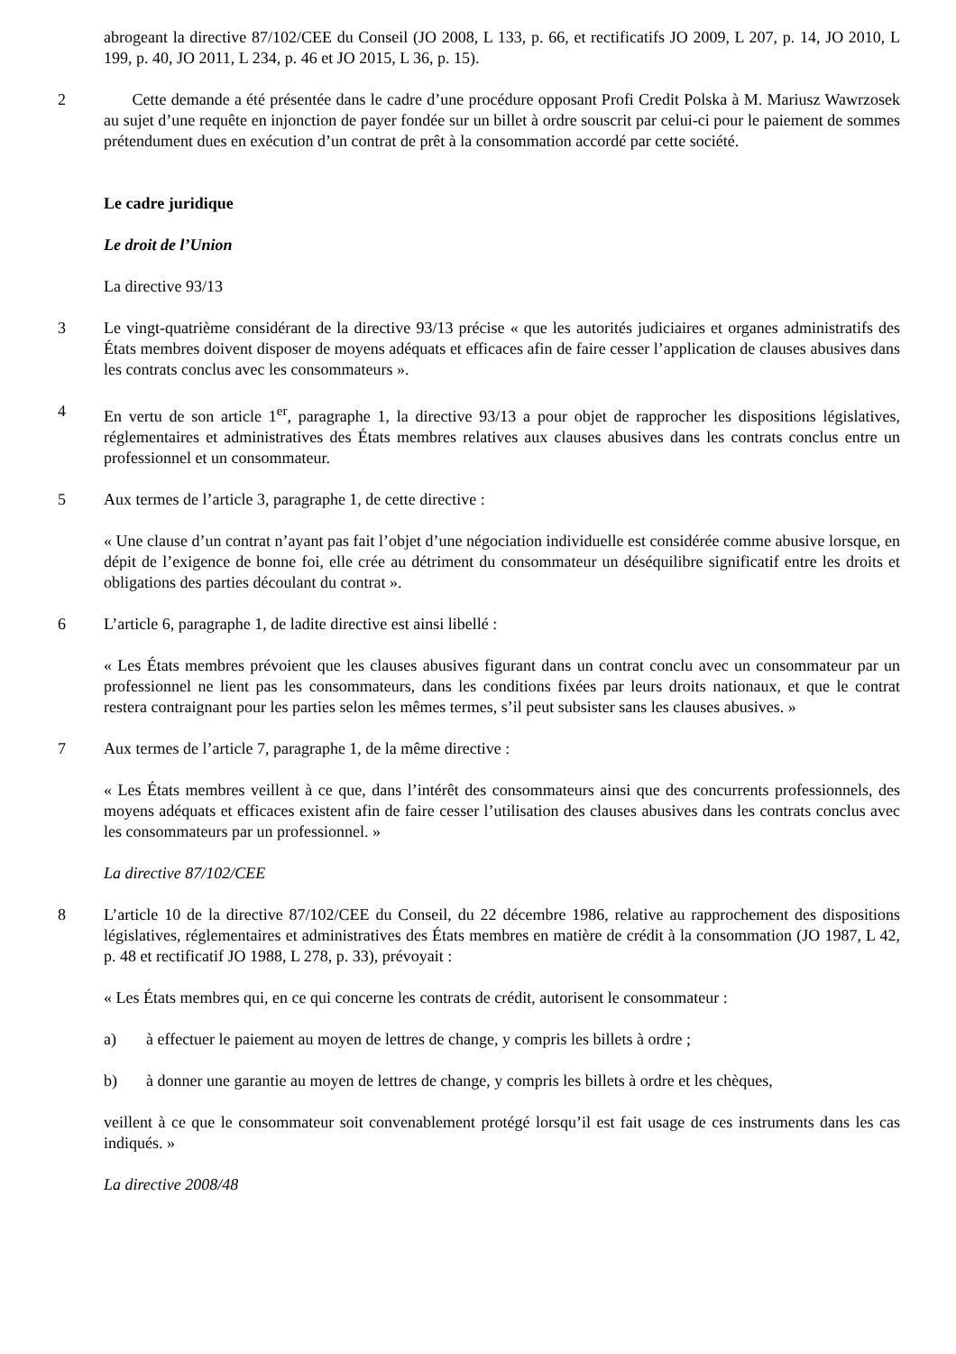abrogeant la directive 87/102/CEE du Conseil (JO 2008, L 133, p. 66, et rectificatifs JO 2009, L 207, p. 14, JO 2010, L 199, p. 40, JO 2011, L 234, p. 46 et JO 2015, L 36, p. 15).
2 Cette demande a été présentée dans le cadre d’une procédure opposant Profi Credit Polska à M. Mariusz Wawrzosek au sujet d’une requête en injonction de payer fondée sur un billet à ordre souscrit par celui-ci pour le paiement de sommes prétendument dues en exécution d’un contrat de prêt à la consommation accordé par cette société.
Le cadre juridique
Le droit de l’Union
La directive 93/13
3 Le vingt-quatrième considérant de la directive 93/13 précise « que les autorités judiciaires et organes administratifs des États membres doivent disposer de moyens adéquats et efficaces afin de faire cesser l’application de clauses abusives dans les contrats conclus avec les consommateurs ».
4 En vertu de son article 1<sup>er</sup>, paragraphe 1, la directive 93/13 a pour objet de rapprocher les dispositions législatives, réglementaires et administratives des États membres relatives aux clauses abusives dans les contrats conclus entre un professionnel et un consommateur.
5 Aux termes de l’article 3, paragraphe 1, de cette directive :
« Une clause d’un contrat n’ayant pas fait l’objet d’une négociation individuelle est considérée comme abusive lorsque, en dépit de l’exigence de bonne foi, elle crée au détriment du consommateur un déséquilibre significatif entre les droits et obligations des parties découlant du contrat ».
6 L’article 6, paragraphe 1, de ladite directive est ainsi libellé :
« Les États membres prévoient que les clauses abusives figurant dans un contrat conclu avec un consommateur par un professionnel ne lient pas les consommateurs, dans les conditions fixées par leurs droits nationaux, et que le contrat restera contraignant pour les parties selon les mêmes termes, s’il peut subsister sans les clauses abusives. »
7 Aux termes de l’article 7, paragraphe 1, de la même directive :
« Les États membres veillent à ce que, dans l’intérêt des consommateurs ainsi que des concurrents professionnels, des moyens adéquats et efficaces existent afin de faire cesser l’utilisation des clauses abusives dans les contrats conclus avec les consommateurs par un professionnel. »
La directive 87/102/CEE
8 L’article 10 de la directive 87/102/CEE du Conseil, du 22 décembre 1986, relative au rapprochement des dispositions législatives, réglementaires et administratives des États membres en matière de crédit à la consommation (JO 1987, L 42, p. 48 et rectificatif JO 1988, L 278, p. 33), prévoyait :
« Les États membres qui, en ce qui concerne les contrats de crédit, autorisent le consommateur :
a) à effectuer le paiement au moyen de lettres de change, y compris les billets à ordre ;
b) à donner une garantie au moyen de lettres de change, y compris les billets à ordre et les chèques,
veillent à ce que le consommateur soit convenablement protégé lorsqu’il est fait usage de ces instruments dans les cas indiqués. »
La directive 2008/48